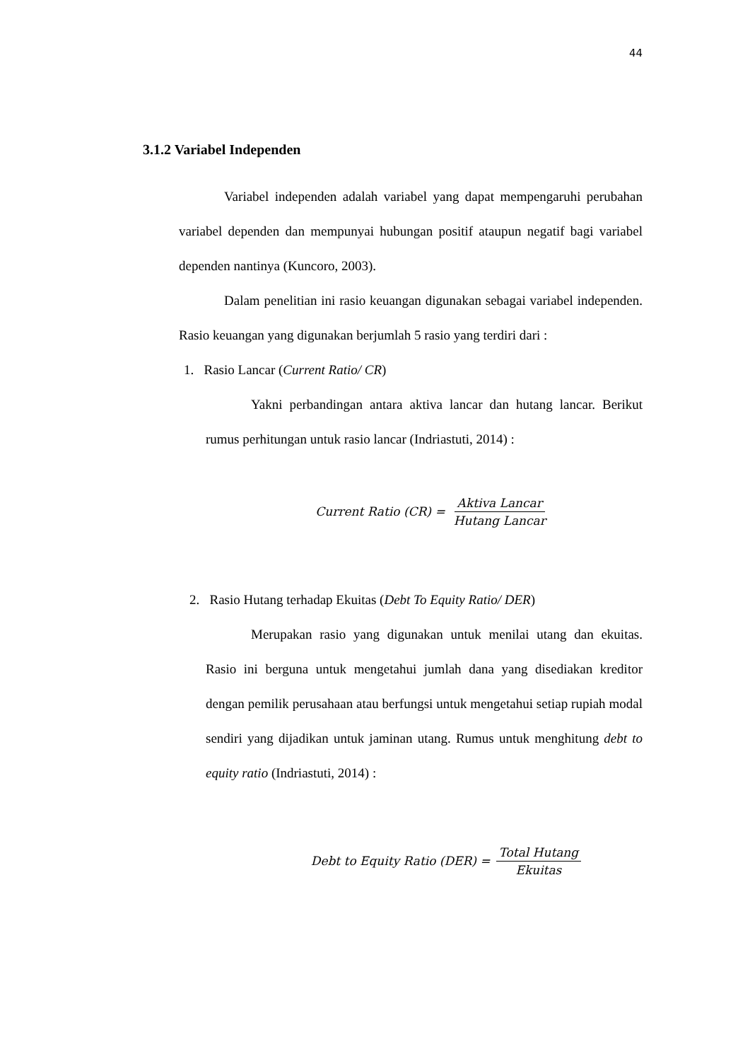44
3.1.2 Variabel Independen
Variabel independen adalah variabel yang dapat mempengaruhi perubahan variabel dependen dan mempunyai hubungan positif ataupun negatif bagi variabel dependen nantinya (Kuncoro, 2003).
Dalam penelitian ini rasio keuangan digunakan sebagai variabel independen. Rasio keuangan yang digunakan berjumlah 5 rasio yang terdiri dari :
1. Rasio Lancar (Current Ratio/ CR)
Yakni perbandingan antara aktiva lancar dan hutang lancar. Berikut rumus perhitungan untuk rasio lancar (Indriastuti, 2014) :
Current Ratio (CR) = Aktiva Lancar Hutang Lancar
2. Rasio Hutang terhadap Ekuitas (Debt To Equity Ratio/ DER)
Merupakan rasio yang digunakan untuk menilai utang dan ekuitas. Rasio ini berguna untuk mengetahui jumlah dana yang disediakan kreditor dengan pemilik perusahaan atau berfungsi untuk mengetahui setiap rupiah modal sendiri yang dijadikan untuk jaminan utang. Rumus untuk menghitung debt to equity ratio (Indriastuti, 2014) :
Debt to Equity Ratio (DER) = Total Hutang Ekuitas